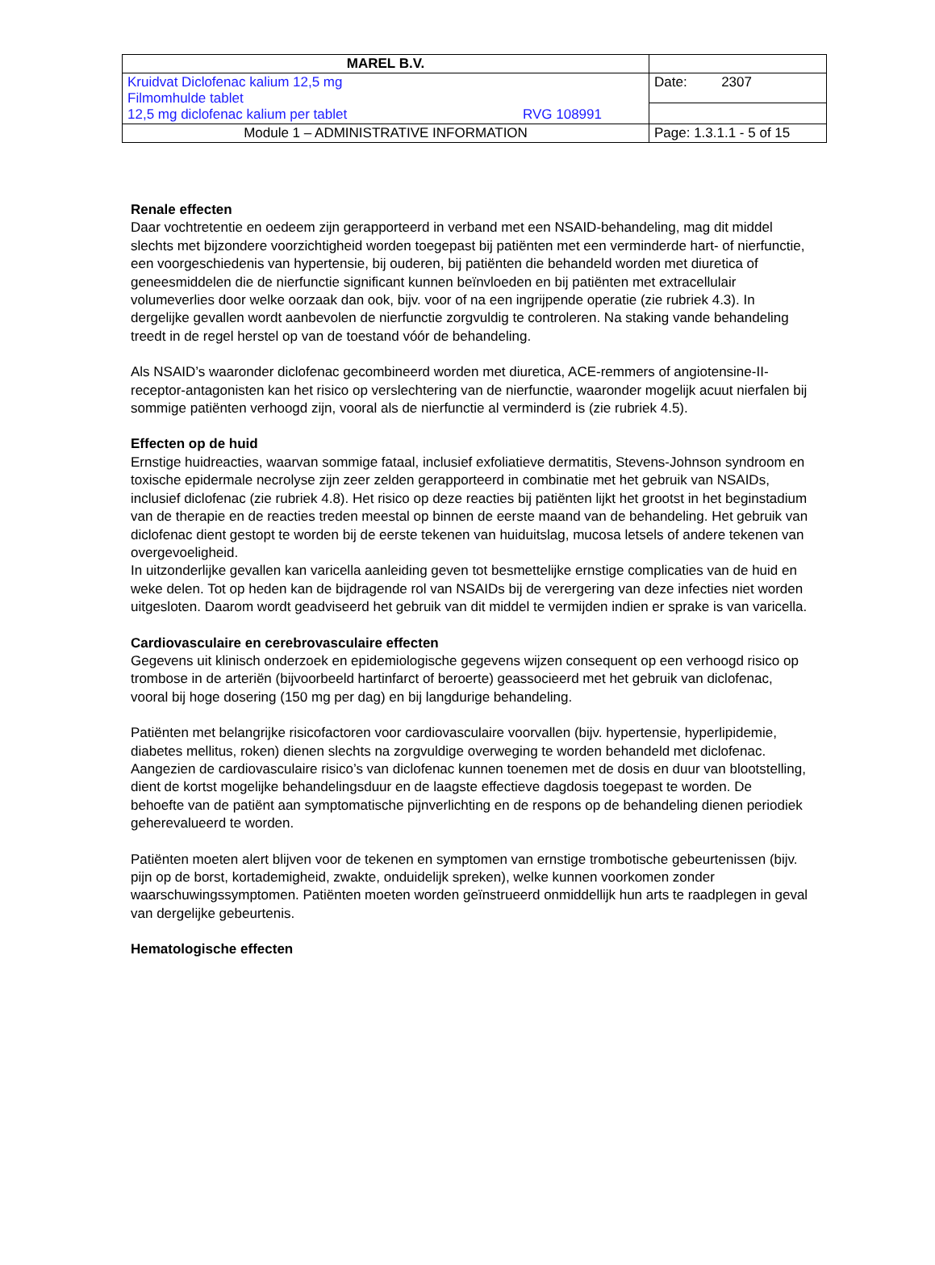| MAREL B.V. | |
| Kruidvat Diclofenac kalium 12,5 mg Filmomhulde tablet 12,5 mg diclofenac kalium per tablet RVG 108991 | Date: 2307 |
| Module 1 – ADMINISTRATIVE INFORMATION | Page: 1.3.1.1 - 5 of 15 |
Renale effecten
Daar vochtretentie en oedeem zijn gerapporteerd in verband met een NSAID-behandeling, mag dit middel slechts met bijzondere voorzichtigheid worden toegepast bij patiënten met een verminderde hart- of nierfunctie, een voorgeschiedenis van hypertensie, bij ouderen, bij patiënten die behandeld worden met diuretica of geneesmiddelen die de nierfunctie significant kunnen beïnvloeden en bij patiënten met extracellulair volumeverlies door welke oorzaak dan ook, bijv. voor of na een ingrijpende operatie (zie rubriek 4.3). In dergelijke gevallen wordt aanbevolen de nierfunctie zorgvuldig te controleren. Na staking vande behandeling treedt in de regel herstel op van de toestand vóór de behandeling.
Als NSAID’s waaronder diclofenac gecombineerd worden met diuretica, ACE-remmers of angiotensine-II-receptor-antagonisten kan het risico op verslechtering van de nierfunctie, waaronder mogelijk acuut nierfalen bij sommige patiënten verhoogd zijn, vooral als de nierfunctie al verminderd is (zie rubriek 4.5).
Effecten op de huid
Ernstige huidreacties, waarvan sommige fataal, inclusief exfoliatieve dermatitis, Stevens-Johnson syndroom en toxische epidermale necrolyse zijn zeer zelden gerapporteerd in combinatie met het gebruik van NSAIDs, inclusief diclofenac (zie rubriek 4.8). Het risico op deze reacties bij patiënten lijkt het grootst in het beginstadium van de therapie en de reacties treden meestal op binnen de eerste maand van de behandeling. Het gebruik van diclofenac dient gestopt te worden bij de eerste tekenen van huiduitslag, mucosa letsels of andere tekenen van overgevoeligheid.
In uitzonderlijke gevallen kan varicella aanleiding geven tot besmettelijke ernstige complicaties van de huid en weke delen. Tot op heden kan de bijdragende rol van NSAIDs bij de verergering van deze infecties niet worden uitgesloten. Daarom wordt geadviseerd het gebruik van dit middel te vermijden indien er sprake is van varicella.
Cardiovasculaire en cerebrovasculaire effecten
Gegevens uit klinisch onderzoek en epidemiologische gegevens wijzen consequent op een verhoogd risico op trombose in de arteriën (bijvoorbeeld hartinfarct of beroerte) geassocieerd met het gebruik van diclofenac, vooral bij hoge dosering (150 mg per dag) en bij langdurige behandeling.
Patiënten met belangrijke risicofactoren voor cardiovasculaire voorvallen (bijv. hypertensie, hyperlipidemie, diabetes mellitus, roken) dienen slechts na zorgvuldige overweging te worden behandeld met diclofenac. Aangezien de cardiovasculaire risico’s van diclofenac kunnen toenemen met de dosis en duur van blootstelling, dient de kortst mogelijke behandelingsduur en de laagste effectieve dagdosis toegepast te worden. De behoefte van de patiënt aan symptomatische pijnverlichting en de respons op de behandeling dienen periodiek geherevalueerd te worden.
Patiënten moeten alert blijven voor de tekenen en symptomen van ernstige trombotische gebeurtenissen (bijv. pijn op de borst, kortademigheid, zwakte, onduidelijk spreken), welke kunnen voorkomen zonder waarschuwingssymptomen. Patiënten moeten worden geïnstrueerd onmiddellijk hun arts te raadplegen in geval van dergelijke gebeurtenis.
Hematologische effecten